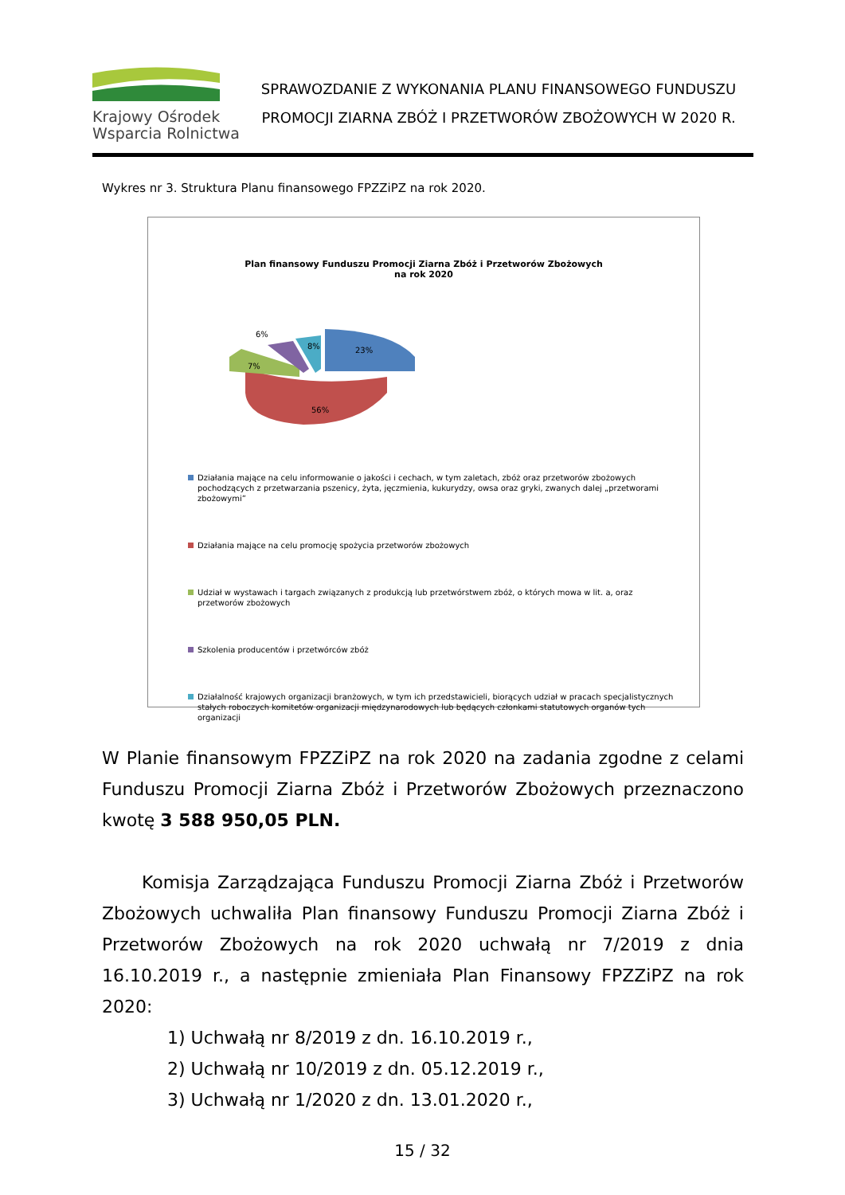Krajowy Ośrodek
Wsparcia Rolnictwa
SPRAWOZDANIE Z WYKONANIA PLANU FINANSOWEGO FUNDUSZU
PROMOCJI ZIARNA ZBÓŻ I PRZETWORÓW ZBOŻOWYCH W 2020 R.
Wykres nr 3. Struktura Planu finansowego FPZZiPZ na rok 2020.
Plan finansowy Funduszu Promocji Ziarna Zbóż i Przetworów Zbożowych
na rok 2020
23%
56%
6%
8%
7%
Działania mające na celu informowanie o jakości i cechach, w tym zaletach, zbóż oraz przetworów zbożowych pochodzących z przetwarzania pszenicy, żyta, jęczmienia, kukurydzy, owsa oraz gryki, zwanych dalej „przetworami zbożowymi”
Działania mające na celu promocję spożycia przetworów zbożowych
Udział w wystawach i targach związanych z produkcją lub przetwórstwem zbóż, o których mowa w lit. a, oraz przetworów zbożowych
Szkolenia producentów i przetwórców zbóż
Działalność krajowych organizacji branżowych, w tym ich przedstawicieli, biorących udział w pracach specjalistycznych stałych roboczych komitetów organizacji międzynarodowych lub będących członkami statutowych organów tych organizacji
W Planie finansowym FPZZiPZ na rok 2020 na zadania zgodne z celami Funduszu Promocji Ziarna Zbóż i Przetworów Zbożowych przeznaczono kwotę 3 588 950,05 PLN.
Komisja Zarządzająca Funduszu Promocji Ziarna Zbóż i Przetworów Zbożowych uchwaliła Plan finansowy Funduszu Promocji Ziarna Zbóż i Przetworów Zbożowych na rok 2020 uchwałą nr 7/2019 z dnia 16.10.2019 r., a następnie zmieniała Plan Finansowy FPZZiPZ na rok 2020:
1) Uchwałą nr 8/2019 z dn. 16.10.2019 r.,
2) Uchwałą nr 10/2019 z dn. 05.12.2019 r.,
3) Uchwałą nr 1/2020 z dn. 13.01.2020 r.,
15 / 32